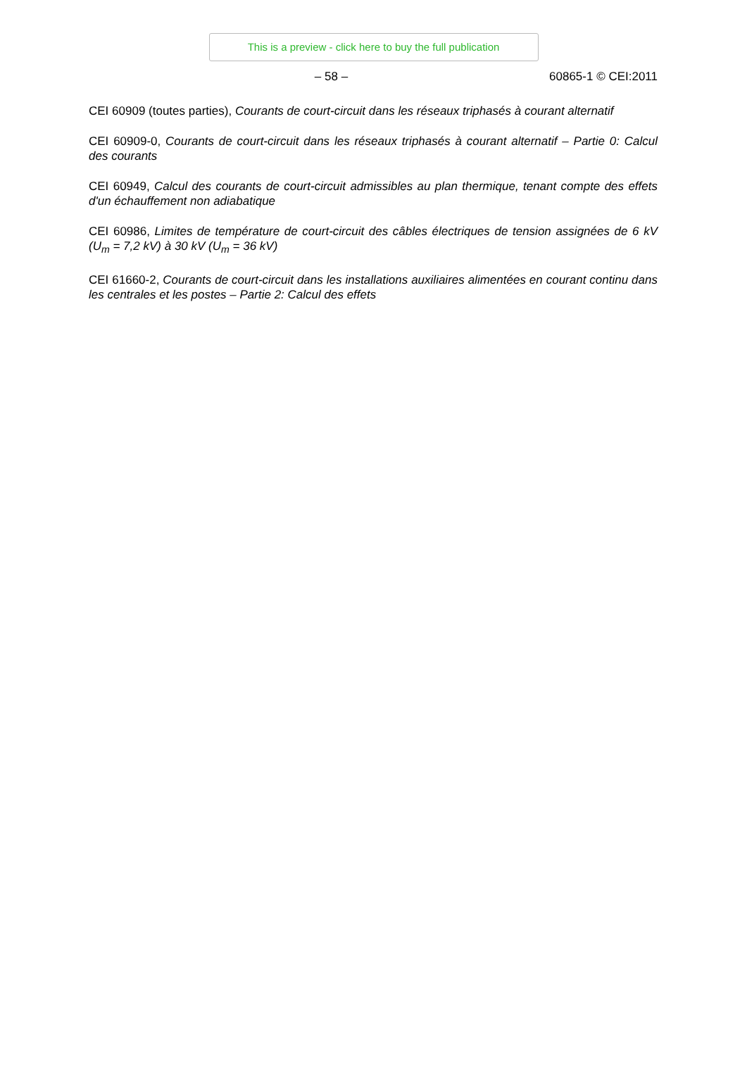This is a preview - click here to buy the full publication
– 58 – 60865-1 © CEI:2011
CEI 60909 (toutes parties), Courants de court-circuit dans les réseaux triphasés à courant alternatif
CEI 60909-0, Courants de court-circuit dans les réseaux triphasés à courant alternatif – Partie 0: Calcul des courants
CEI 60949, Calcul des courants de court-circuit admissibles au plan thermique, tenant compte des effets d'un échauffement non adiabatique
CEI 60986, Limites de température de court-circuit des câbles électriques de tension assignées de 6 kV (U<sub>m</sub> = 7,2 kV) à 30 kV (U<sub>m</sub> = 36 kV)
CEI 61660-2, Courants de court-circuit dans les installations auxiliaires alimentées en courant continu dans les centrales et les postes – Partie 2: Calcul des effets